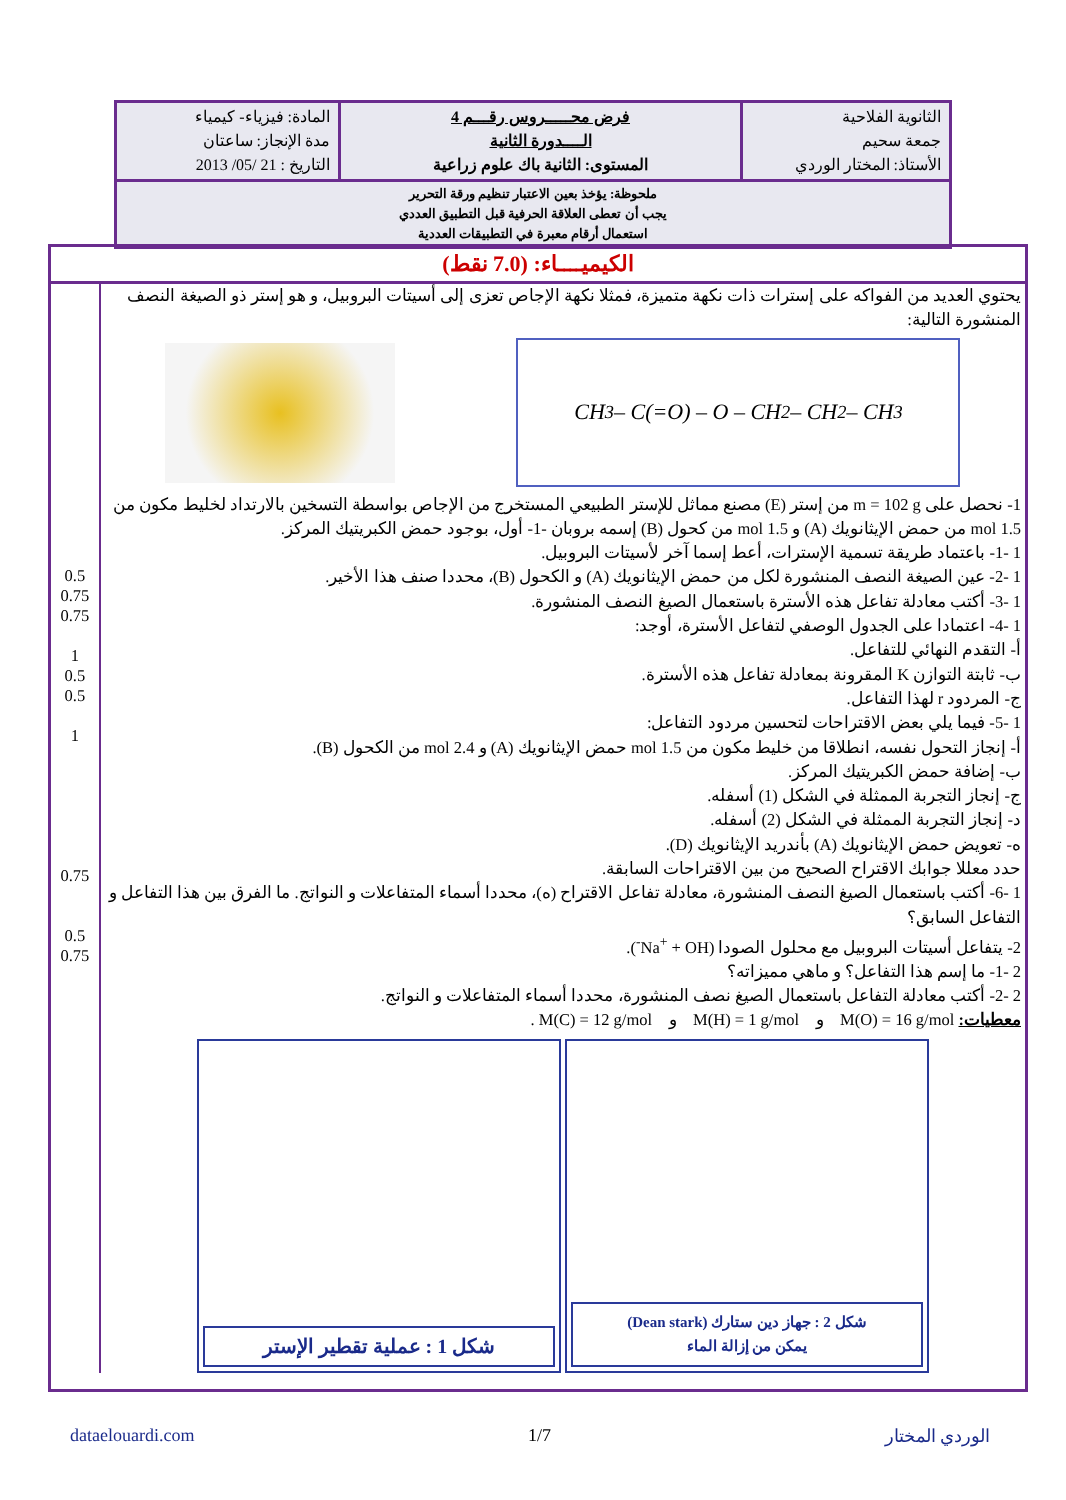| الثانوية الفلاحية جمعة سحيم الأستاذ: المختار الوردي | فرض محـــــروس رقـــم 4 الــــدورة الثانية المستوى: الثانية باك علوم زراعية | المادة: فيزياء- كيمياء مدة الإنجاز: ساعتان التاريخ : 21 /05/ 2013 |
| ملحوظة: يؤخذ بعين الاعتبار تنظيم ورقة التحرير يجب أن تعطى العلاقة الحرفية قبل التطبيق العددي استعمال أرقام معبرة في التطبيقات العددية | | |
الكيميــــاء: (7.0 نقط)
يحتوي العديد من الفواكه على إسترات ذات نكهة متميزة، فمثلا نكهة الإجاص تعزى إلى أسيتات البروبيل، و هو إستر ذو الصيغة النصف المنشورة التالية:
CH<sub>3</sub> – C(=O) – O – CH<sub>2</sub> – CH<sub>2</sub> – CH<sub>3</sub>
1- نحصل على m = 102 g من إستر (E) مصنع مماثل للإستر الطبيعي المستخرج من الإجاص بواسطة التسخين بالارتداد لخليط مكون من 1.5 mol من حمض الإيثانويك (A) و 1.5 mol من كحول (B) إسمه بروبان -1- أول، بوجود حمض الكبريتيك المركز.
1 -1- باعتماد طريقة تسمية الإسترات، أعط إسما آخر لأسيتات البروبيل.
1 -2- عين الصيغة النصف المنشورة لكل من حمض الإيثانويك (A) و الكحول (B)، محددا صنف هذا الأخير.
1 -3- أكتب معادلة تفاعل هذه الأسترة باستعمال الصيغ النصف المنشورة.
1 -4- اعتمادا على الجدول الوصفي لتفاعل الأسترة، أوجد:
أ- التقدم النهائي للتفاعل.
ب- ثابتة التوازن K المقرونة بمعادلة تفاعل هذه الأسترة.
ج- المردود r لهذا التفاعل.
1 -5- فيما يلي بعض الاقتراحات لتحسين مردود التفاعل:
أ- إنجاز التحول نفسه، انطلاقا من خليط مكون من 1.5 mol حمض الإيثانويك (A) و 2.4 mol من الكحول (B).
ب- إضافة حمض الكبريتيك المركز.
ج- إنجاز التجربة الممثلة في الشكل (1) أسفله.
د- إنجاز التجربة الممثلة في الشكل (2) أسفله.
ه- تعويض حمض الإيثانويك (A) بأندريد الإيثانويك (D).
حدد معللا جوابك الاقتراح الصحيح من بين الاقتراحات السابقة.
1 -6- أكتب باستعمال الصيغ النصف المنشورة، معادلة تفاعل الاقتراح (ه)، محددا أسماء المتفاعلات و النواتج. ما الفرق بين هذا التفاعل و التفاعل السابق؟
2- يتفاعل أسيتات البروبيل مع محلول الصودا (Na<sup>+</sup> + OH<sup>-</sup>).
2 -1- ما إسم هذا التفاعل؟ و ماهي مميزاته؟
2 -2- أكتب معادلة التفاعل باستعمال الصيغ نصف المنشورة، محددا أسماء المتفاعلات و النواتج.
معطيات: M(O) = 16 g/mol و M(H) = 1 g/mol و M(C) = 12 g/mol .
شكل 2 : جهاز دين ستارك (Dean stark)
يمكن من إزالة الماء
شكل 1 : عملية تقطير الإستر
0.5
0.75
0.75
1
0.5
0.5
1
0.75
0.5
0.75
الوردي المختار 1/7 dataelouardi.com